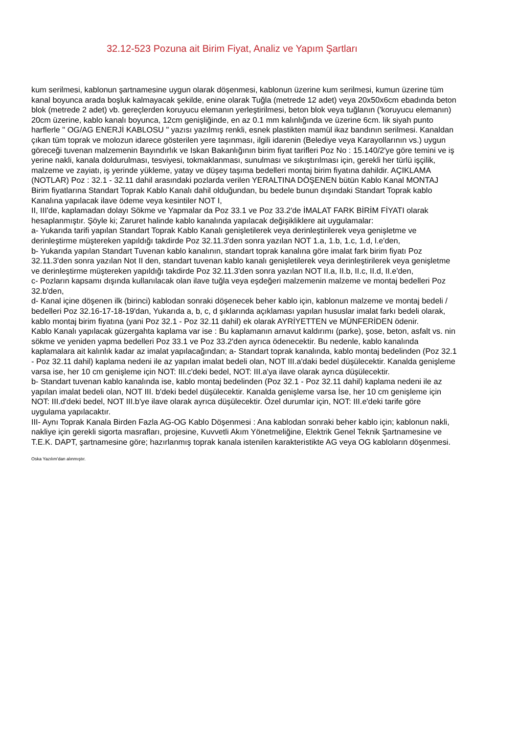32.12-523 Pozuna ait Birim Fiyat, Analiz ve Yapım Şartları
kum serilmesi, kablonun şartnamesine uygun olarak döşenmesi, kablonun üzerine kum serilmesi, kumun üzerine tüm kanal boyunca arada boşluk kalmayacak şekilde, enine olarak Tuğla (metrede 12 adet) veya 20x50x6cm ebadında beton blok (metrede 2 adet) vb. gereçlerden koruyucu elemanın yerleştirilmesi, beton blok veya tuğlanın ('koruyucu elemanın) 20cm üzerine, kablo kanalı boyunca, 12cm genişliğinde, en az 0.1 mm kalınlığında ve üzerine 6cm. lik siyah punto harflerle " OG/AG ENERJİ KABLOSU " yazısı yazılmış renkli, esnek plastikten mamül ikaz bandının serilmesi. Kanaldan çıkan tüm toprak ve molozun idarece gösterilen yere taşınması, ilgili idarenin (Belediye veya Karayollarının vs.) uygun göreceği tuvenan malzemenin Bayındırlık ve Iskan Bakanlığının birim fiyat tarifleri Poz No : 15.140/2'ye göre temini ve iş yerine nakli, kanala doldurulması, tesviyesi, tokmaklanması, sunulması ve sıkıştırılması için, gerekli her türlü işçilik, malzeme ve zayiatı, iş yerinde yükleme, yatay ve düşey taşıma bedelleri montaj birim fiyatına dahildir. AÇIKLAMA (NOTLAR) Poz : 32.1 - 32.11 dahil arasındaki pozlarda verilen YERALTINA DÖŞENEN bütün Kablo Kanal MONTAJ Birim fiyatlarına Standart Toprak Kablo Kanalı dahil olduğundan, bu bedele bunun dışındaki Standart Toprak kablo Kanalına yapılacak ilave ödeme veya kesintiler NOT I,
II, III'de, kaplamadan dolayı Sökme ve Yapmalar da Poz 33.1 ve Poz 33.2'de İMALAT FARK BİRİM FİYATI olarak hesaplanmıştır. Şöyle ki; Zaruret halinde kablo kanalında yapılacak değişikliklere ait uygulamalar:
a- Yukarıda tarifi yapılan Standart Toprak Kablo Kanalı genişletilerek veya derinleştirilerek veya genişletme ve derinleştirme müştereken yapıldığı takdirde Poz 32.11.3'den sonra yazılan NOT 1.a, 1.b, 1.c, 1.d, l.e'den,
b- Yukarıda yapılan Standart Tuvenan kablo kanalının, standart toprak kanalına göre imalat fark birim fiyatı Poz 32.11.3'den sonra yazılan Not II den, standart tuvenan kablo kanalı genişletilerek veya derinleştirilerek veya genişletme ve derinleştirme müştereken yapıldığı takdirde Poz 32.11.3'den sonra yazılan NOT II.a, II.b, II.c, II.d, II.e'den,
c- Pozların kapsamı dışında kullanılacak olan ilave tuğla veya eşdeğeri malzemenin malzeme ve montaj bedelleri Poz 32.b'den,
d- Kanal içine döşenen ilk (birinci) kablodan sonraki döşenecek beher kablo için, kablonun malzeme ve montaj bedeli / bedelleri Poz 32.16-17-18-19'dan, Yukarıda a, b, c, d şıklarında açıklaması yapılan hususlar imalat farkı bedeli olarak, kablo montaj birim fiyatına (yani Poz 32.1 - Poz 32.11 dahil) ek olarak AYRİYETTEN ve MÜNFERİDEN ödenir.
Kablo Kanalı yapılacak güzergahta kaplama var ise : Bu kaplamanın arnavut kaldırımı (parke), şose, beton, asfalt vs. nin sökme ve yeniden yapma bedelleri Poz 33.1 ve Poz 33.2'den ayrıca ödenecektir. Bu nedenle, kablo kanalında kaplamalara ait kalınlık kadar az imalat yapılacağından; a- Standart toprak kanalında, kablo montaj bedelinden (Poz 32.1 - Poz 32.11 dahil) kaplama nedeni ile az yapılan imalat bedeli olan, NOT III.a'daki bedel düşülecektir. Kanalda genişleme varsa ise, her 10 cm genişleme için NOT: III.c'deki bedel, NOT: III.a'ya ilave olarak ayrıca düşülecektir.
b- Standart tuvenan kablo kanalında ise, kablo montaj bedelinden (Poz 32.1 - Poz 32.11 dahil) kaplama nedeni ile az yapılan imalat bedeli olan, NOT III. b'deki bedel düşülecektir. Kanalda genişleme varsa İse, her 10 cm genişleme için NOT: III.d'deki bedel, NOT III.b'ye ilave olarak ayrıca düşülecektir. Özel durumlar için, NOT: III.e'deki tarife göre uygulama yapılacaktır.
III- Aynı Toprak Kanala Birden Fazla AG-OG Kablo Döşenmesi : Ana kablodan sonraki beher kablo için; kablonun nakli, nakliye için gerekli sigorta masrafları, projesine, Kuvvetli Akım Yönetmeliğine, Elektrik Genel Teknik Şartnamesine ve T.E.K. DAPT, şartnamesine göre; hazırlanmış toprak kanala istenilen karakteristikte AG veya OG kabloların döşenmesi.
Oska Yazılım'dan alınmıştır.